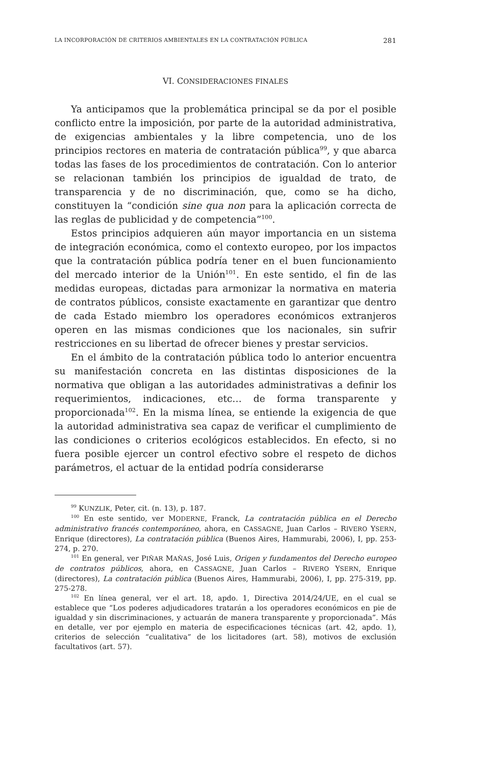LA INCORPORACIÓN DE CRITERIOS AMBIENTALES EN LA CONTRATACIÓN PÚBLICA 281
VI. CONSIDERACIONES FINALES
Ya anticipamos que la problemática principal se da por el posible conflicto entre la imposición, por parte de la autoridad administrativa, de exigencias ambientales y la libre competencia, uno de los principios rectores en materia de contratación pública<sup>99</sup>, y que abarca todas las fases de los procedimientos de contratación. Con lo anterior se relacionan también los principios de igualdad de trato, de transparencia y de no discriminación, que, como se ha dicho, constituyen la “condición sine qua non para la aplicación correcta de las reglas de publicidad y de competencia”<sup>100</sup>.
Estos principios adquieren aún mayor importancia en un sistema de integración económica, como el contexto europeo, por los impactos que la contratación pública podría tener en el buen funcionamiento del mercado interior de la Unión<sup>101</sup>. En este sentido, el fin de las medidas europeas, dictadas para armonizar la normativa en materia de contratos públicos, consiste exactamente en garantizar que dentro de cada Estado miembro los operadores económicos extranjeros operen en las mismas condiciones que los nacionales, sin sufrir restricciones en su libertad de ofrecer bienes y prestar servicios.
En el ámbito de la contratación pública todo lo anterior encuentra su manifestación concreta en las distintas disposiciones de la normativa que obligan a las autoridades administrativas a definir los requerimientos, indicaciones, etc… de forma transparente y proporcionada<sup>102</sup>. En la misma línea, se entiende la exigencia de que la autoridad administrativa sea capaz de verificar el cumplimiento de las condiciones o criterios ecológicos establecidos. En efecto, si no fuera posible ejercer un control efectivo sobre el respeto de dichos parámetros, el actuar de la entidad podría considerarse
<sup>99</sup> KUNZLIK, Peter, cit. (n. 13), p. 187.
<sup>100</sup> En este sentido, ver MODERNE, Franck, La contratación pública en el Derecho administrativo francés contemporáneo, ahora, en CASSAGNE, Juan Carlos – RIVERO YSERN, Enrique (directores), La contratación pública (Buenos Aires, Hammurabi, 2006), I, pp. 253-274, p. 270.
<sup>101</sup> En general, ver PIÑAR MAÑAS, José Luis, Origen y fundamentos del Derecho europeo de contratos públicos, ahora, en CASSAGNE, Juan Carlos – RIVERO YSERN, Enrique (directores), La contratación pública (Buenos Aires, Hammurabi, 2006), I, pp. 275-319, pp. 275-278.
<sup>102</sup> En línea general, ver el art. 18, apdo. 1, Directiva 2014/24/UE, en el cual se establece que “Los poderes adjudicadores tratarán a los operadores económicos en pie de igualdad y sin discriminaciones, y actuarán de manera transparente y proporcionada”. Más en detalle, ver por ejemplo en materia de especificaciones técnicas (art. 42, apdo. 1), criterios de selección “cualitativa” de los licitadores (art. 58), motivos de exclusión facultativos (art. 57).